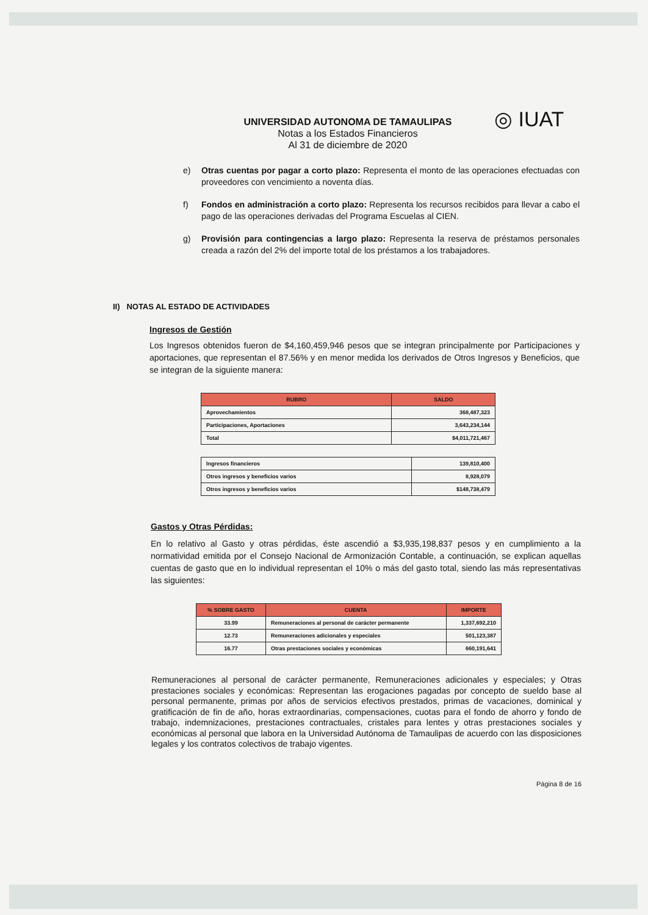UNIVERSIDAD AUTONOMA DE TAMAULIPAS
Notas a los Estados Financieros
Al 31 de diciembre de 2020
◎ IUAT
e) Otras cuentas por pagar a corto plazo: Representa el monto de las operaciones efectuadas con proveedores con vencimiento a noventa días.
f) Fondos en administración a corto plazo: Representa los recursos recibidos para llevar a cabo el pago de las operaciones derivadas del Programa Escuelas al CIEN.
g) Provisión para contingencias a largo plazo: Representa la reserva de préstamos personales creada a razón del 2% del importe total de los préstamos a los trabajadores.
II) NOTAS AL ESTADO DE ACTIVIDADES
Ingresos de Gestión
Los Ingresos obtenidos fueron de $4,160,459,946 pesos que se integran principalmente por Participaciones y aportaciones, que representan el 87.56% y en menor medida los derivados de Otros Ingresos y Beneficios, que se integran de la siguiente manera:
| RUBRO | SALDO |
| --- | --- |
| Aprovechamientos | 368,487,323 |
| Participaciones, Aportaciones | 3,643,234,144 |
| Total | $4,011,721,467 |
| Ingresos financieros | 139,810,400 |
| Otros ingresos y beneficios varios | 8,928,079 |
| Otros ingresos y beneficios varios | $148,738,479 |
Gastos y Otras Pérdidas:
En lo relativo al Gasto y otras pérdidas, éste ascendió a $3,935,198,837 pesos y en cumplimiento a la normatividad emitida por el Consejo Nacional de Armonización Contable, a continuación, se explican aquellas cuentas de gasto que en lo individual representan el 10% o más del gasto total, siendo las más representativas las siguientes:
| % SOBRE GASTO | CUENTA | IMPORTE |
| --- | --- | --- |
| 33.99 | Remuneraciones al personal de carácter permanente | 1,337,692,210 |
| 12.73 | Remuneraciones adicionales y especiales | 501,123,387 |
| 16.77 | Otras prestaciones sociales y económicas | 660,191,641 |
Remuneraciones al personal de carácter permanente, Remuneraciones adicionales y especiales; y Otras prestaciones sociales y económicas: Representan las erogaciones pagadas por concepto de sueldo base al personal permanente, primas por años de servicios efectivos prestados, primas de vacaciones, dominical y gratificación de fin de año, horas extraordinarias, compensaciones, cuotas para el fondo de ahorro y fondo de trabajo, indemnizaciones, prestaciones contractuales, cristales para lentes y otras prestaciones sociales y económicas al personal que labora en la Universidad Autónoma de Tamaulipas de acuerdo con las disposiciones legales y los contratos colectivos de trabajo vigentes.
Página 8 de 16